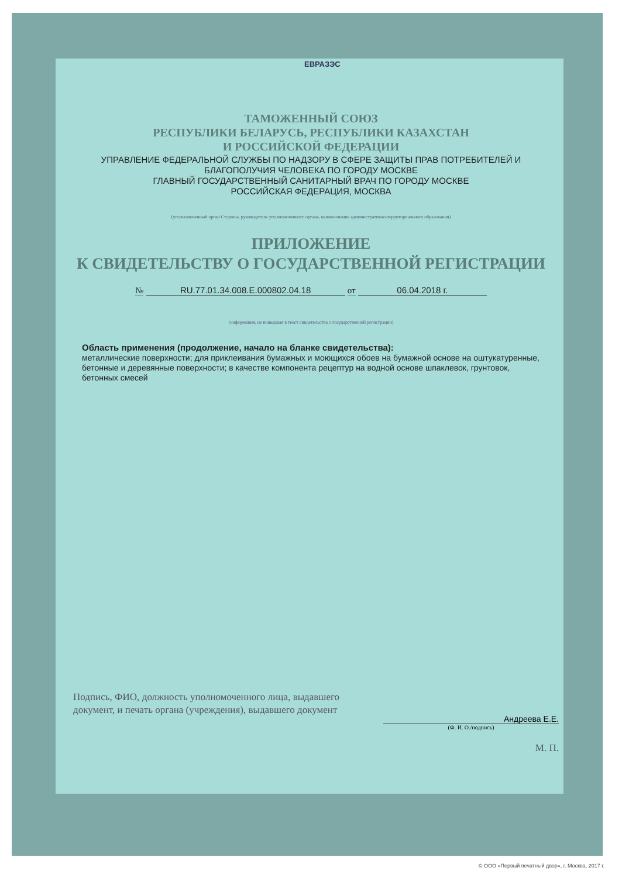ЕВРАЗЭС
ТАМОЖЕННЫЙ СОЮЗ
РЕСПУБЛИКИ БЕЛАРУСЬ, РЕСПУБЛИКИ КАЗАХСТАН
И РОССИЙСКОЙ ФЕДЕРАЦИИ
УПРАВЛЕНИЕ ФЕДЕРАЛЬНОЙ СЛУЖБЫ ПО НАДЗОРУ В СФЕРЕ ЗАЩИТЫ ПРАВ ПОТРЕБИТЕЛЕЙ И БЛАГОПОЛУЧИЯ ЧЕЛОВЕКА ПО ГОРОДУ МОСКВЕ
ГЛАВНЫЙ ГОСУДАРСТВЕННЫЙ САНИТАРНЫЙ ВРАЧ ПО ГОРОДУ МОСКВЕ
РОССИЙСКАЯ ФЕДЕРАЦИЯ, МОСКВА
(уполномоченный орган Стороны, руководитель уполномоченного органа, наименование административно-территориального образования)
ПРИЛОЖЕНИЕ
К СВИДЕТЕЛЬСТВУ О ГОСУДАРСТВЕННОЙ РЕГИСТРАЦИИ
№ RU.77.01.34.008.E.000802.04.18 от 06.04.2018 г.
(информация, не вошедшая в текст свидетельства о государственной регистрации)
Область применения (продолжение, начало на бланке свидетельства):
металлические поверхности; для приклеивания бумажных и моющихся обоев на бумажной основе на оштукатуренные, бетонные и деревянные поверхности; в качестве компонента рецептур на водной основе шпаклевок, грунтовок, бетонных смесей
Подпись, ФИО, должность уполномоченного лица, выдавшего документ, и печать органа (учреждения), выдавшего документ
Андреева Е.Е.
(Ф. И. О./подпись)
М. П.
© ООО «Первый печатный двор», г. Москва, 2017 г.